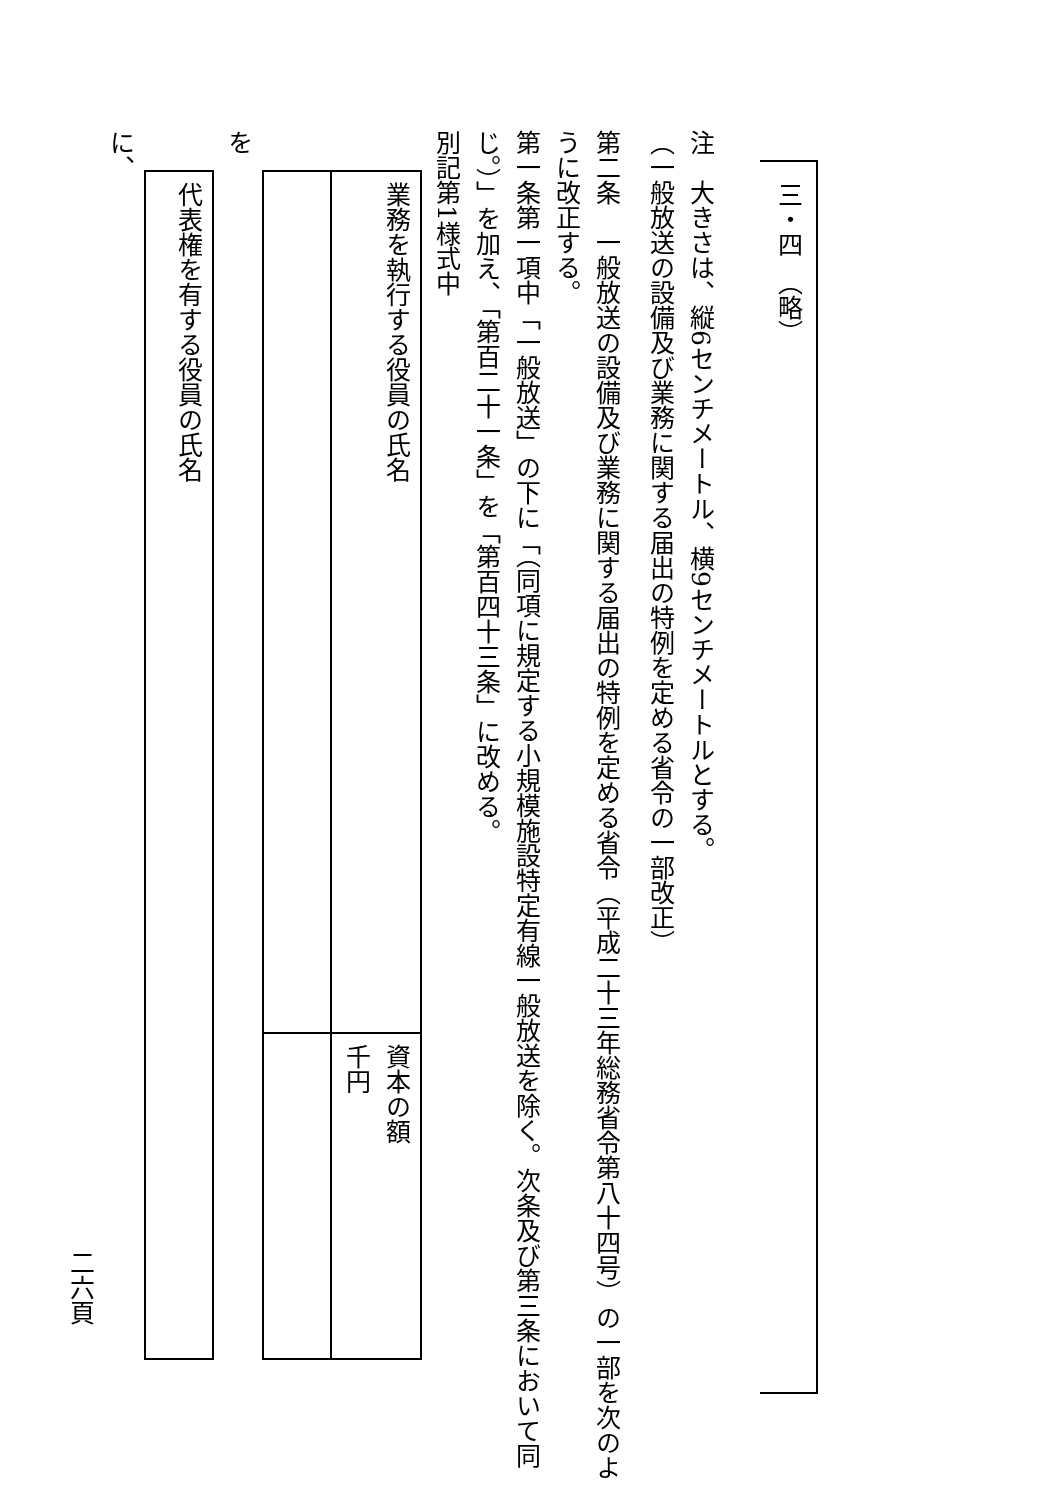三・四　（略）
注　大きさは、縦6センチメートル、横9センチメートルとする。
（一般放送の設備及び業務に関する届出の特例を定める省令の一部改正）
第二条　一般放送の設備及び業務に関する届出の特例を定める省令（平成二十三年総務省令第八十四号）の一部を次のように改正する。
第一条第一項中「一般放送」の下に「（同項に規定する小規模施設特定有線一般放送を除く。次条及び第三条において同じ。）」を加え、「第百二十一条」を「第百四十三条」に改める。
別記第1様式中
| 業務を執行する役員の氏名 | 資本の額 千円 |
を
| 代表権を有する役員の氏名 |
に、
二六頁